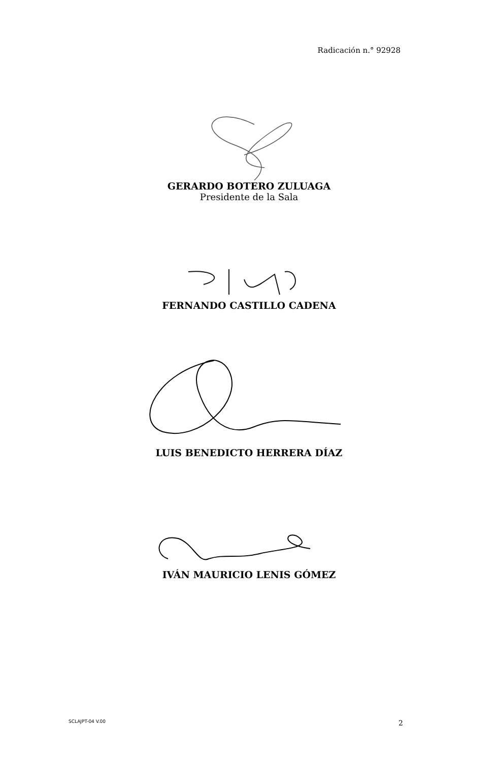Radicación n.° 92928
GERARDO BOTERO ZULUAGA
Presidente de la Sala
FERNANDO CASTILLO CADENA
LUIS BENEDICTO HERRERA DÍAZ
IVÁN MAURICIO LENIS GÓMEZ
SCLAJPT-04 V.00 2